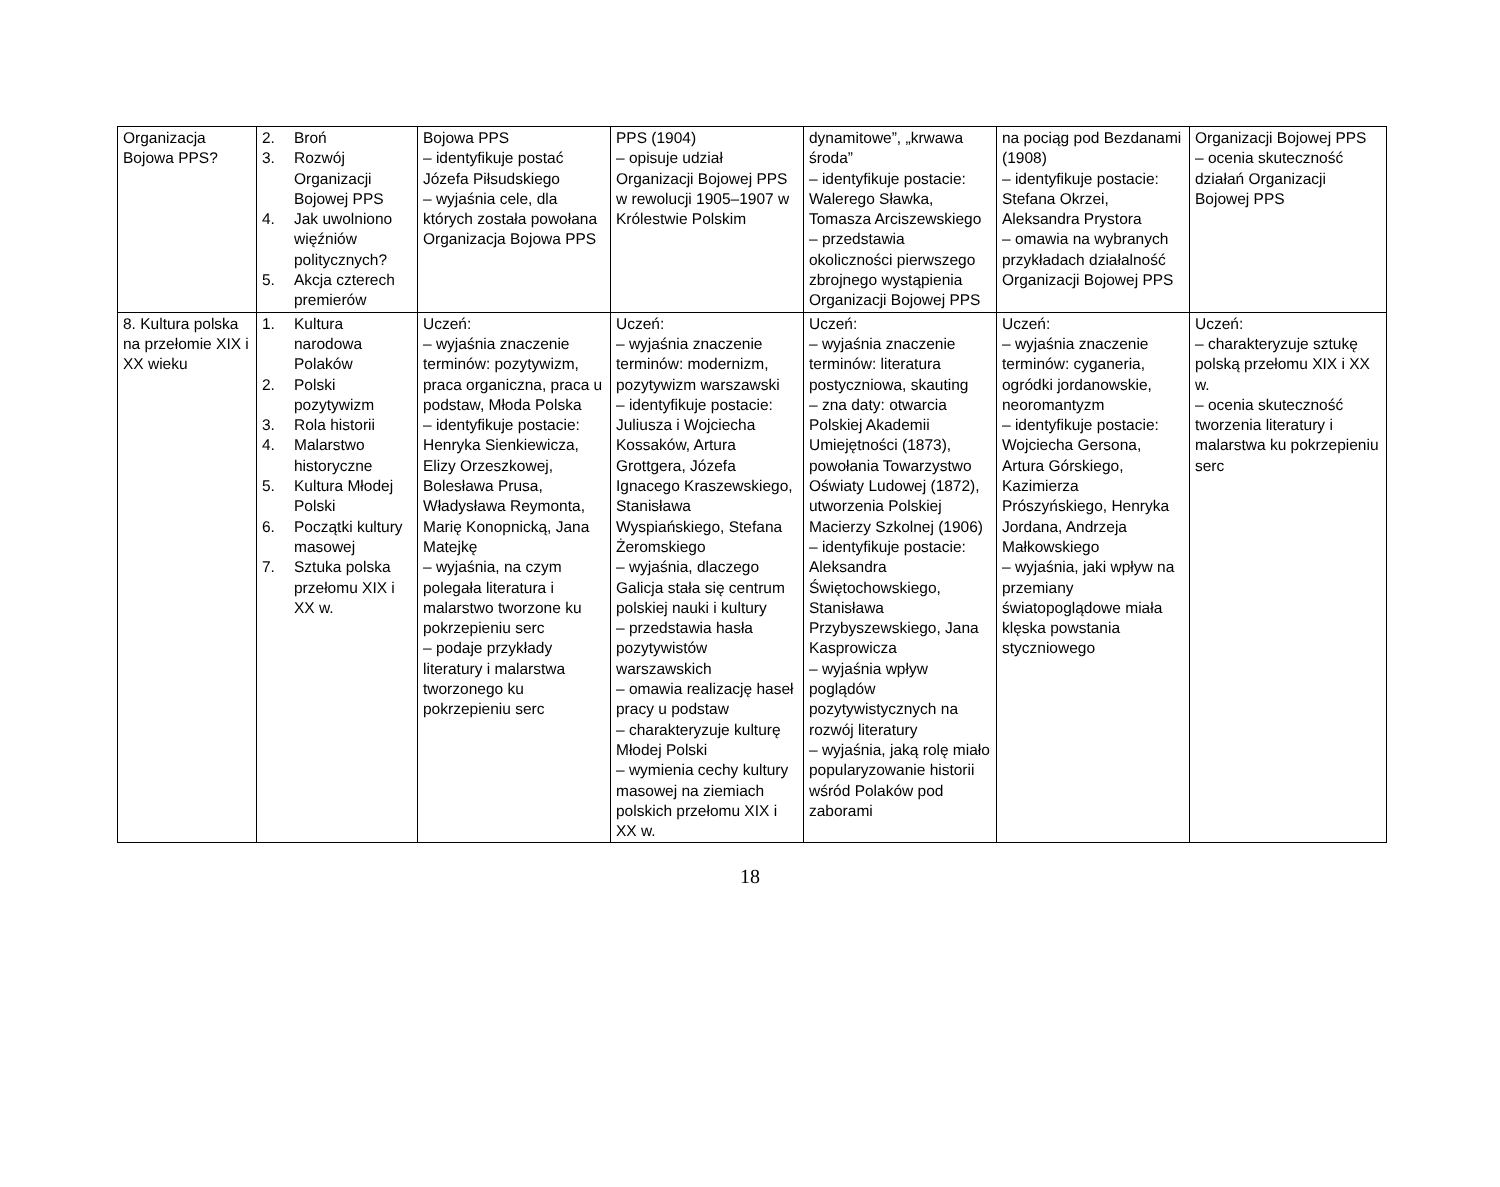| Organizacja Bojowa PPS? | 2. Broń 3. Rozwój Organizacji Bojowej PPS 4. Jak uwolniono więźniów politycznych? 5. Akcja czterech premierów | Bojowa PPS – identyfikuje postać Józefa Piłsudskiego – wyjaśnia cele, dla których została powołana Organizacja Bojowa PPS | PPS (1904) – opisuje udział Organizacji Bojowej PPS w rewolucji 1905–1907 w Królestwie Polskim | dynamitowe”, „krwawa środa” – identyfikuje postacie: Walerego Sławka, Tomasza Arciszewskiego – przedstawia okoliczności pierwszego zbrojnego wystąpienia Organizacji Bojowej PPS | na pociąg pod Bezdanami (1908) – identyfikuje postacie: Stefana Okrzei, Aleksandra Prystora – omawia na wybranych przykładach działalność Organizacji Bojowej PPS | Organizacji Bojowej PPS – ocenia skuteczność działań Organizacji Bojowej PPS |
| 8. Kultura polska na przełomie XIX i XX wieku | 1. Kultura narodowa Polaków 2. Polski pozytywizm 3. Rola historii 4. Malarstwo historyczne 5. Kultura Młodej Polski 6. Początki kultury masowej 7. Sztuka polska przełomu XIX i XX w. | Uczeń: – wyjaśnia znaczenie terminów: pozytywizm, praca organiczna, praca u podstaw, Młoda Polska – identyfikuje postacie: Henryka Sienkiewicza, Elizy Orzeszkowej, Bolesława Prusa, Władysława Reymonta, Marię Konopnicką, Jana Matejkę – wyjaśnia, na czym polegała literatura i malarstwo tworzone ku pokrzepieniu serc – podaje przykłady literatury i malarstwa tworzonego ku pokrzepieniu serc | Uczeń: – wyjaśnia znaczenie terminów: modernizm, pozytywizm warszawski – identyfikuje postacie: Juliusza i Wojciecha Kossaków, Artura Grottgera, Józefa Ignacego Kraszewskiego, Stanisława Wyspiańskiego, Stefana Żeromskiego – wyjaśnia, dlaczego Galicja stała się centrum polskiej nauki i kultury – przedstawia hasła pozytywistów warszawskich – omawia realizację haseł pracy u podstaw – charakteryzuje kulturę Młodej Polski – wymienia cechy kultury masowej na ziemiach polskich przełomu XIX i XX w. | Uczeń: – wyjaśnia znaczenie terminów: literatura postyczniowa, skauting – zna daty: otwarcia Polskiej Akademii Umiejętności (1873), powołania Towarzystwo Oświaty Ludowej (1872), utworzenia Polskiej Macierzy Szkolnej (1906) – identyfikuje postacie: Aleksandra Świętochowskiego, Stanisława Przybyszewskiego, Jana Kasprowicza – wyjaśnia wpływ poglądów pozytywistycznych na rozwój literatury – wyjaśnia, jaką rolę miało popularyzowanie historii wśród Polaków pod zaborami | Uczeń: – wyjaśnia znaczenie terminów: cyganeria, ogródki jordanowskie, neoromantyzm – identyfikuje postacie: Wojciecha Gersona, Artura Górskiego, Kazimierza Prószyńskiego, Henryka Jordana, Andrzeja Małkowskiego – wyjaśnia, jaki wpływ na przemiany światopoglądowe miała klęska powstania styczniowego | Uczeń: – charakteryzuje sztukę polską przełomu XIX i XX w. – ocenia skuteczność tworzenia literatury i malarstwa ku pokrzepieniu serc |
18